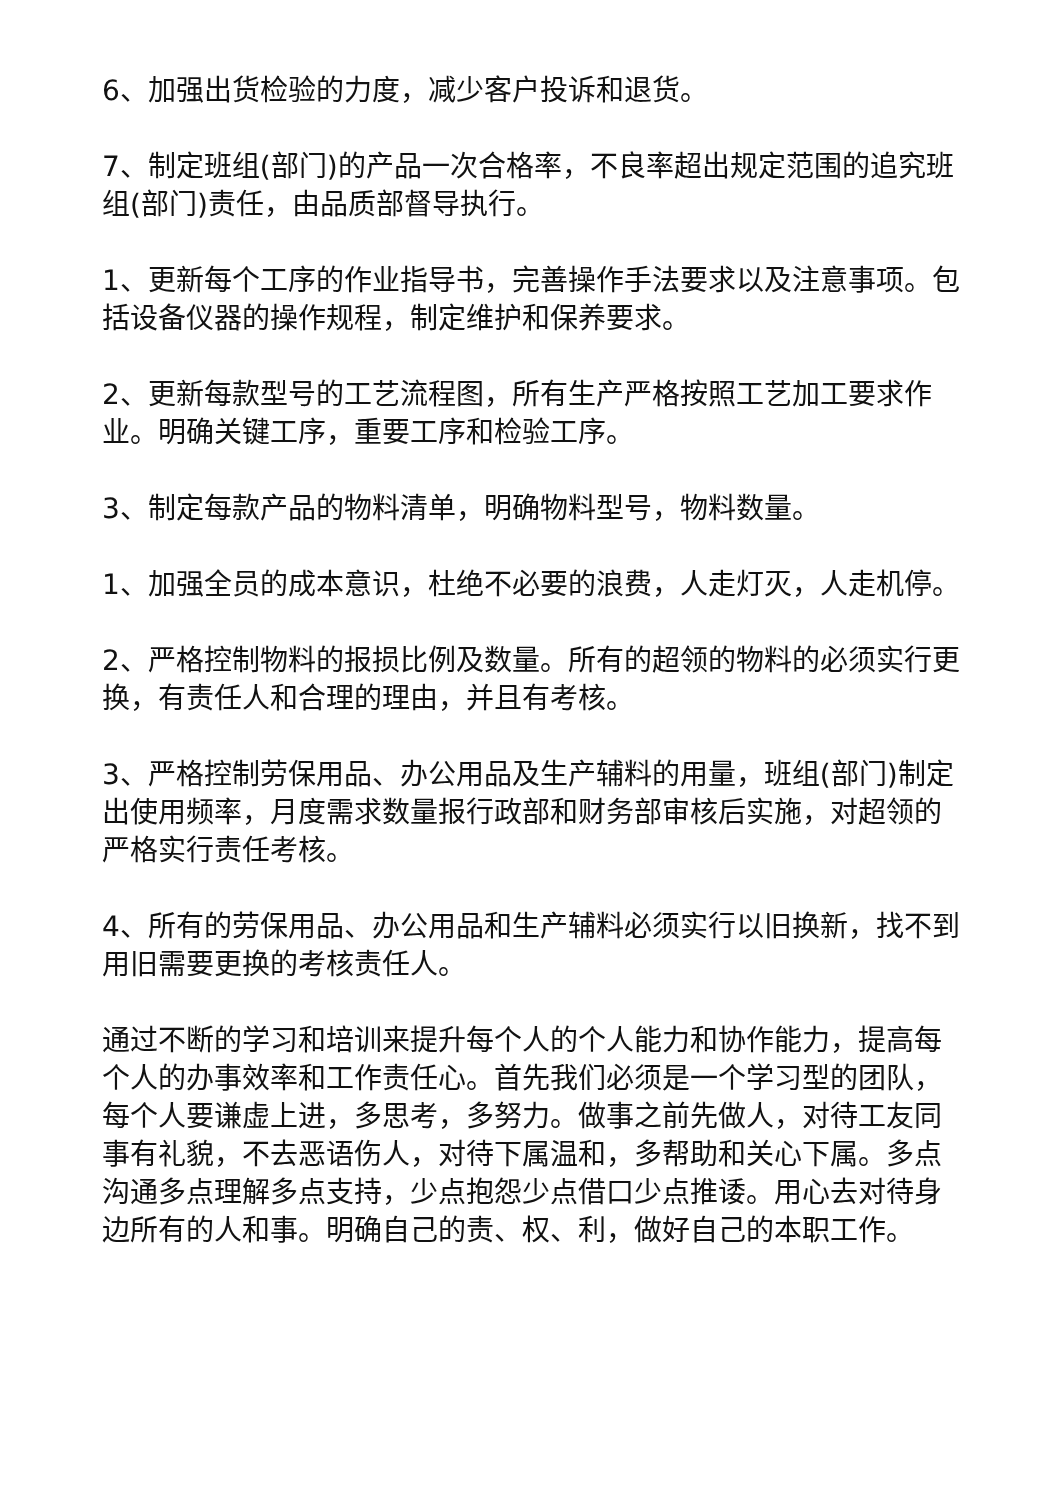6、加强出货检验的力度，减少客户投诉和退货。
7、制定班组(部门)的产品一次合格率，不良率超出规定范围的追究班组(部门)责任，由品质部督导执行。
1、更新每个工序的作业指导书，完善操作手法要求以及注意事项。包括设备仪器的操作规程，制定维护和保养要求。
2、更新每款型号的工艺流程图，所有生产严格按照工艺加工要求作业。明确关键工序，重要工序和检验工序。
3、制定每款产品的物料清单，明确物料型号，物料数量。
1、加强全员的成本意识，杜绝不必要的浪费，人走灯灭，人走机停。
2、严格控制物料的报损比例及数量。所有的超领的物料的必须实行更换，有责任人和合理的理由，并且有考核。
3、严格控制劳保用品、办公用品及生产辅料的用量，班组(部门)制定出使用频率，月度需求数量报行政部和财务部审核后实施，对超领的严格实行责任考核。
4、所有的劳保用品、办公用品和生产辅料必须实行以旧换新，找不到用旧需要更换的考核责任人。
通过不断的学习和培训来提升每个人的个人能力和协作能力，提高每个人的办事效率和工作责任心。首先我们必须是一个学习型的团队，每个人要谦虚上进，多思考，多努力。做事之前先做人，对待工友同事有礼貌，不去恶语伤人，对待下属温和，多帮助和关心下属。多点沟通多点理解多点支持，少点抱怨少点借口少点推诿。用心去对待身边所有的人和事。明确自己的责、权、利，做好自己的本职工作。